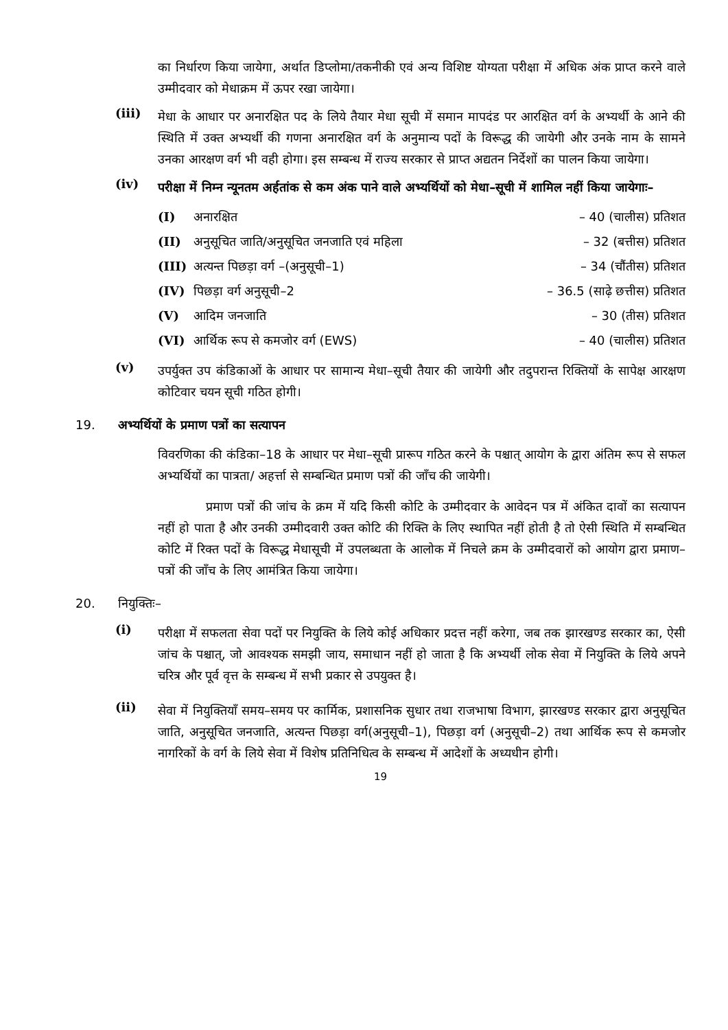का निर्धारण किया जायेगा, अर्थात डिप्लोमा/तकनीकी एवं अन्य विशिष्ट योग्यता परीक्षा में अधिक अंक प्राप्त करने वाले उम्मीदवार को मेधाक्रम में ऊपर रखा जायेगा।
(iii)
मेधा के आधार पर अनारक्षित पद के लिये तैयार मेधा सूची में समान मापदंड पर आरक्षित वर्ग के अभ्यर्थी के आने की स्थिति में उक्त अभ्यर्थी की गणना अनारक्षित वर्ग के अनुमान्य पदों के विरूद्ध की जायेगी और उनके नाम के सामने उनका आरक्षण वर्ग भी वही होगा। इस सम्बन्ध में राज्य सरकार से प्राप्त अद्यतन निर्देशों का पालन किया जायेगा।
(iv)
परीक्षा में निम्न न्यूनतम अर्हतांक से कम अंक पाने वाले अभ्यर्थियों को मेधा–सूची में शामिल नहीं किया जायेगाः–
(I) अनारक्षित – 40 (चालीस) प्रतिशत
(II) अनुसूचित जाति/अनुसूचित जनजाति एवं महिला – 32 (बत्तीस) प्रतिशत
(III) अत्यन्त पिछड़ा वर्ग –(अनुसूची–1) – 34 (चौंतीस) प्रतिशत
(IV) पिछड़ा वर्ग अनुसूची–2 – 36.5 (साढ़े छत्तीस) प्रतिशत
(V) आदिम जनजाति – 30 (तीस) प्रतिशत
(VI) आर्थिक रूप से कमजोर वर्ग (EWS) – 40 (चालीस) प्रतिशत
(v)
उपर्युक्त उप कंडिकाओं के आधार पर सामान्य मेधा–सूची तैयार की जायेगी और तदुपरान्त रिक्तियों के सापेक्ष आरक्षण कोटिवार चयन सूची गठित होगी।
19. अभ्यर्थियों के प्रमाण पत्रों का सत्यापन
विवरणिका की कंडिका–18 के आधार पर मेधा–सूची प्रारूप गठित करने के पश्चात् आयोग के द्वारा अंतिम रूप से सफल अभ्यर्थियों का पात्रता/ अहर्त्ता से सम्बन्धित प्रमाण पत्रों की जाँच की जायेगी।
प्रमाण पत्रों की जांच के क्रम में यदि किसी कोटि के उम्मीदवार के आवेदन पत्र में अंकित दावों का सत्यापन नहीं हो पाता है और उनकी उम्मीदवारी उक्त कोटि की रिक्ति के लिए स्थापित नहीं होती है तो ऐसी स्थिति में सम्बन्धित कोटि में रिक्त पदों के विरूद्ध मेधासूची में उपलब्धता के आलोक में निचले क्रम के उम्मीदवारों को आयोग द्वारा प्रमाण–पत्रों की जाँच के लिए आमंत्रित किया जायेगा।
20. नियुक्तिः–
(i)
परीक्षा में सफलता सेवा पदों पर नियुक्ति के लिये कोई अधिकार प्रदत्त नहीं करेगा, जब तक झारखण्ड सरकार का, ऐसी जांच के पश्चात्, जो आवश्यक समझी जाय, समाधान नहीं हो जाता है कि अभ्यर्थी लोक सेवा में नियुक्ति के लिये अपने चरित्र और पूर्व वृत्त के सम्बन्ध में सभी प्रकार से उपयुक्त है।
(ii)
सेवा में नियुक्तियाँ समय–समय पर कार्मिक, प्रशासनिक सुधार तथा राजभाषा विभाग, झारखण्ड सरकार द्वारा अनुसूचित जाति, अनुसूचित जनजाति, अत्यन्त पिछड़ा वर्ग(अनुसूची–1), पिछड़ा वर्ग (अनुसूची–2) तथा आर्थिक रूप से कमजोर नागरिकों के वर्ग के लिये सेवा में विशेष प्रतिनिधित्व के सम्बन्ध में आदेशों के अध्यधीन होगी।
19